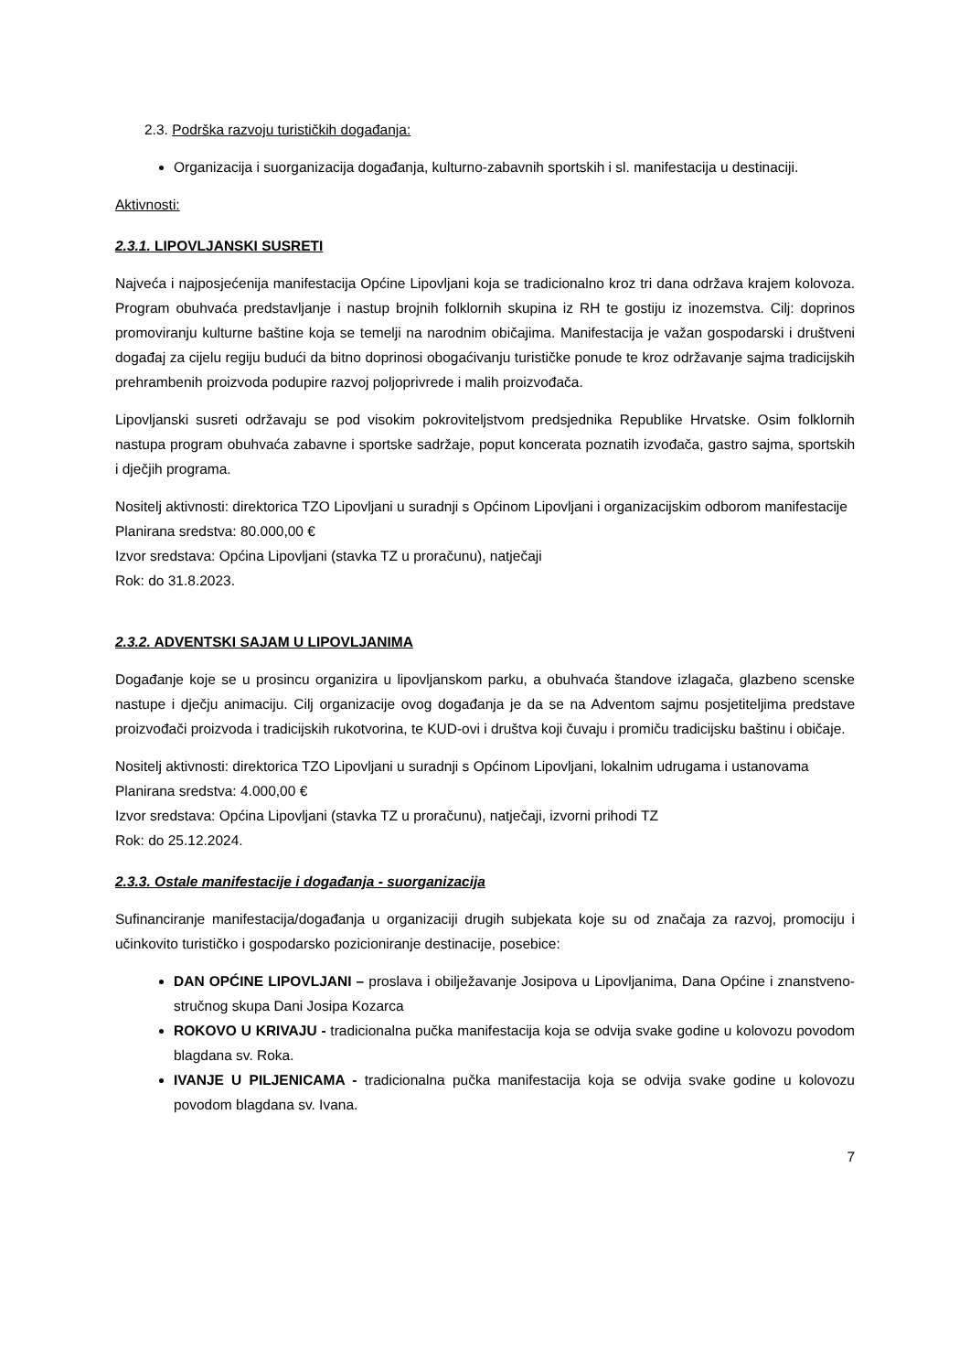2.3. Podrška razvoju turističkih događanja:
Organizacija i suorganizacija događanja, kulturno-zabavnih sportskih i sl. manifestacija u destinaciji.
Aktivnosti:
2.3.1. LIPOVLJANSKI SUSRETI
Najveća i najposjećenija manifestacija Općine Lipovljani koja se tradicionalno kroz tri dana održava krajem kolovoza. Program obuhvaća predstavljanje i nastup brojnih folklornih skupina iz RH te gostiju iz inozemstva. Cilj: doprinos promoviranju kulturne baštine koja se temelji na narodnim običajima. Manifestacija je važan gospodarski i društveni događaj za cijelu regiju budući da bitno doprinosi obogaćivanju turističke ponude te kroz održavanje sajma tradicijskih prehrambenih proizvoda podupire razvoj poljoprivrede i malih proizvođača.
Lipovljanski susreti održavaju se pod visokim pokroviteljstvom predsjednika Republike Hrvatske. Osim folklornih nastupa program obuhvaća zabavne i sportske sadržaje, poput koncerata poznatih izvođača, gastro sajma, sportskih i dječjih programa.
Nositelj aktivnosti: direktorica TZO Lipovljani u suradnji s Općinom Lipovljani i organizacijskim odborom manifestacije
Planirana sredstva: 80.000,00 €
Izvor sredstava: Općina Lipovljani (stavka TZ u proračunu), natječaji
Rok: do 31.8.2023.
2.3.2. ADVENTSKI SAJAM U LIPOVLJANIMA
Događanje koje se u prosincu organizira u lipovljanskom parku, a obuhvaća štandove izlagača, glazbeno scenske nastupe i dječju animaciju. Cilj organizacije ovog događanja je da se na Adventom sajmu posjetiteljima predstave proizvođači proizvoda i tradicijskih rukotvorina, te KUD-ovi i društva koji čuvaju i promiču tradicijsku baštinu i običaje.
Nositelj aktivnosti: direktorica TZO Lipovljani u suradnji s Općinom Lipovljani, lokalnim udrugama i ustanovama
Planirana sredstva: 4.000,00 €
Izvor sredstava: Općina Lipovljani (stavka TZ u proračunu), natječaji, izvorni prihodi TZ
Rok: do 25.12.2024.
2.3.3. Ostale manifestacije i događanja - suorganizacija
Sufinanciranje manifestacija/događanja u organizaciji drugih subjekata koje su od značaja za razvoj, promociju i učinkovito turističko i gospodarsko pozicioniranje destinacije, posebice:
DAN OPĆINE LIPOVLJANI – proslava i obilježavanje Josipova u Lipovljanima, Dana Općine i znanstveno-stručnog skupa Dani Josipa Kozarca
ROKOVO U KRIVAJU - tradicionalna pučka manifestacija koja se odvija svake godine u kolovozu povodom blagdana sv. Roka.
IVANJE U PILJENICAMA - tradicionalna pučka manifestacija koja se odvija svake godine u kolovozu povodom blagdana sv. Ivana.
7